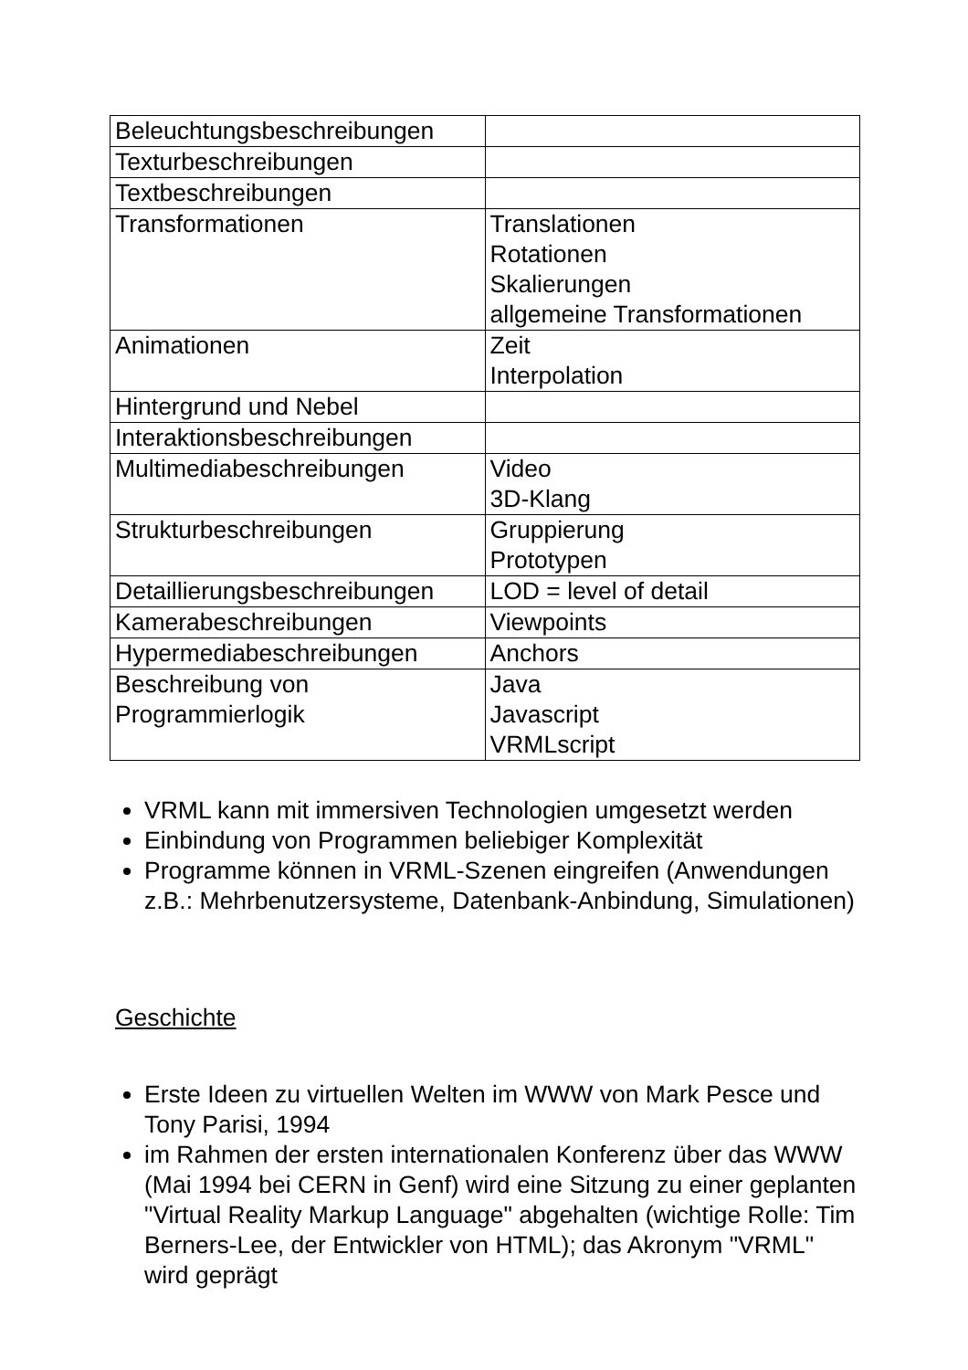| Beleuchtungsbeschreibungen | |
| Texturbeschreibungen | |
| Textbeschreibungen | |
| Transformationen | Translationen Rotationen Skalierungen allgemeine Transformationen |
| Animationen | Zeit Interpolation |
| Hintergrund und Nebel | |
| Interaktionsbeschreibungen | |
| Multimediabeschreibungen | Video 3D-Klang |
| Strukturbeschreibungen | Gruppierung Prototypen |
| Detaillierungsbeschreibungen | LOD = level of detail |
| Kamerabeschreibungen | Viewpoints |
| Hypermediabeschreibungen | Anchors |
| Beschreibung von Programmierlogik | Java Javascript VRMLscript |
VRML kann mit immersiven Technologien umgesetzt werden
Einbindung von Programmen beliebiger Komplexität
Programme können in VRML-Szenen eingreifen (Anwendungen z.B.: Mehrbenutzersysteme, Datenbank-Anbindung, Simulationen)
Geschichte
Erste Ideen zu virtuellen Welten im WWW von Mark Pesce und Tony Parisi, 1994
im Rahmen der ersten internationalen Konferenz über das WWW (Mai 1994 bei CERN in Genf) wird eine Sitzung zu einer geplanten "Virtual Reality Markup Language" abgehalten (wichtige Rolle: Tim Berners-Lee, der Entwickler von HTML); das Akronym "VRML" wird geprägt